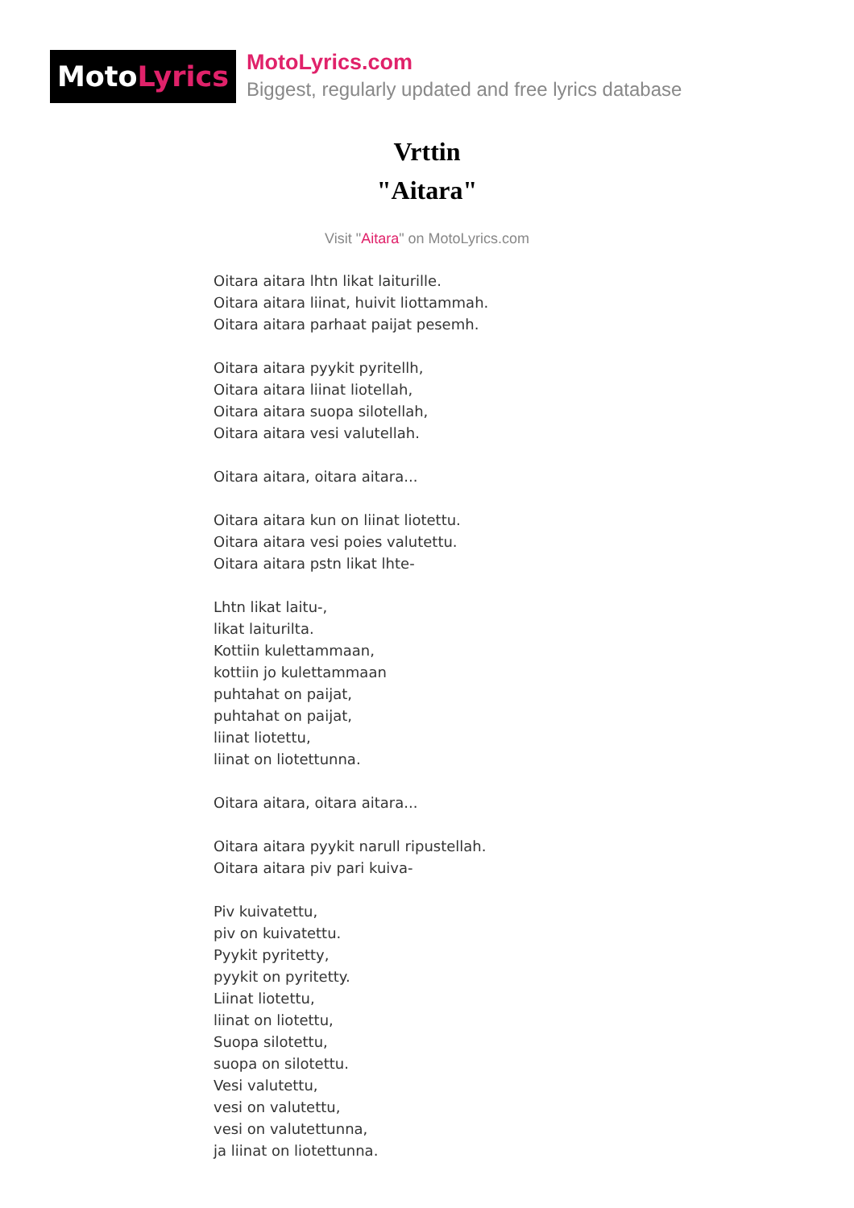Moto Lyrics
MotoLyrics.com
Biggest, regularly updated and free lyrics database
Vrttin
"Aitara"
Visit "Aitara" on MotoLyrics.com
Oitara aitara lhtn likat laiturille.
Oitara aitara liinat, huivit liottammah.
Oitara aitara parhaat paijat pesemh.
Oitara aitara pyykit pyritellh,
Oitara aitara liinat liotellah,
Oitara aitara suopa silotellah,
Oitara aitara vesi valutellah.
Oitara aitara, oitara aitara...
Oitara aitara kun on liinat liotettu.
Oitara aitara vesi poies valutettu.
Oitara aitara pstn likat lhte-
Lhtn likat laitu-,
likat laiturilta.
Kottiin kulettammaan,
kottiin jo kulettammaan
puhtahat on paijat,
puhtahat on paijat,
liinat liotettu,
liinat on liotettunna.
Oitara aitara, oitara aitara...
Oitara aitara pyykit narull ripustellah.
Oitara aitara piv pari kuiva-
Piv kuivatettu,
piv on kuivatettu.
Pyykit pyritetty,
pyykit on pyritetty.
Liinat liotettu,
liinat on liotettu,
Suopa silotettu,
suopa on silotettu.
Vesi valutettu,
vesi on valutettu,
vesi on valutettunna,
ja liinat on liotettunna.